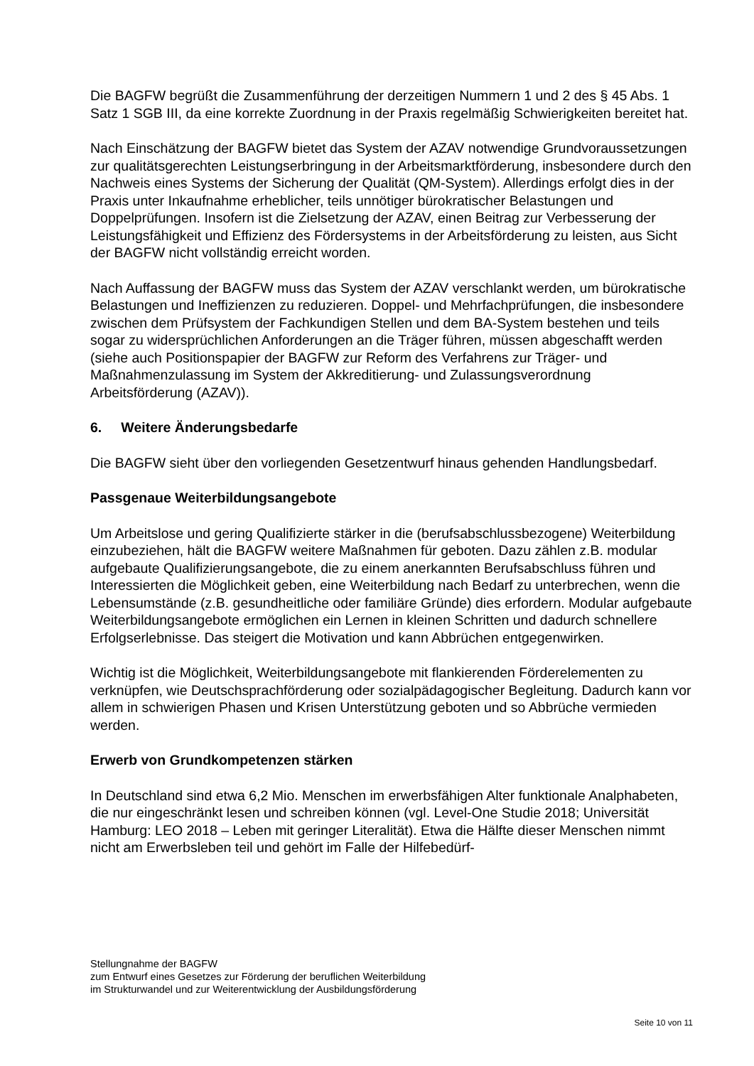Die BAGFW begrüßt die Zusammenführung der derzeitigen Nummern 1 und 2 des § 45 Abs. 1 Satz 1 SGB III, da eine korrekte Zuordnung in der Praxis regelmäßig Schwierigkeiten bereitet hat.
Nach Einschätzung der BAGFW bietet das System der AZAV notwendige Grundvoraussetzungen zur qualitätsgerechten Leistungserbringung in der Arbeitsmarktförderung, insbesondere durch den Nachweis eines Systems der Sicherung der Qualität (QM-System). Allerdings erfolgt dies in der Praxis unter Inkaufnahme erheblicher, teils unnötiger bürokratischer Belastungen und Doppelprüfungen. Insofern ist die Zielsetzung der AZAV, einen Beitrag zur Verbesserung der Leistungsfähigkeit und Effizienz des Fördersystems in der Arbeitsförderung zu leisten, aus Sicht der BAGFW nicht vollständig erreicht worden.
Nach Auffassung der BAGFW muss das System der AZAV verschlankt werden, um bürokratische Belastungen und Ineffizienzen zu reduzieren. Doppel- und Mehrfachprüfungen, die insbesondere zwischen dem Prüfsystem der Fachkundigen Stellen und dem BA-System bestehen und teils sogar zu widersprüchlichen Anforderungen an die Träger führen, müssen abgeschafft werden (siehe auch Positionspapier der BAGFW zur Reform des Verfahrens zur Träger- und Maßnahmenzulassung im System der Akkreditierung- und Zulassungsverordnung Arbeitsförderung (AZAV)).
6. Weitere Änderungsbedarfe
Die BAGFW sieht über den vorliegenden Gesetzentwurf hinaus gehenden Handlungsbedarf.
Passgenaue Weiterbildungsangebote
Um Arbeitslose und gering Qualifizierte stärker in die (berufsabschlussbezogene) Weiterbildung einzubeziehen, hält die BAGFW weitere Maßnahmen für geboten. Dazu zählen z.B. modular aufgebaute Qualifizierungsangebote, die zu einem anerkannten Berufsabschluss führen und Interessierten die Möglichkeit geben, eine Weiterbildung nach Bedarf zu unterbrechen, wenn die Lebensumstände (z.B. gesundheitliche oder familiäre Gründe) dies erfordern. Modular aufgebaute Weiterbildungsangebote ermöglichen ein Lernen in kleinen Schritten und dadurch schnellere Erfolgserlebnisse. Das steigert die Motivation und kann Abbrüchen entgegenwirken.
Wichtig ist die Möglichkeit, Weiterbildungsangebote mit flankierenden Förderelementen zu verknüpfen, wie Deutschsprachförderung oder sozialpädagogischer Begleitung. Dadurch kann vor allem in schwierigen Phasen und Krisen Unterstützung geboten und so Abbrüche vermieden werden.
Erwerb von Grundkompetenzen stärken
In Deutschland sind etwa 6,2 Mio. Menschen im erwerbsfähigen Alter funktionale Analphabeten, die nur eingeschränkt lesen und schreiben können (vgl. Level-One Studie 2018; Universität Hamburg: LEO 2018 – Leben mit geringer Literalität). Etwa die Hälfte dieser Menschen nimmt nicht am Erwerbsleben teil und gehört im Falle der Hilfebedürf-
Stellungnahme der BAGFW
zum Entwurf eines Gesetzes zur Förderung der beruflichen Weiterbildung
im Strukturwandel und zur Weiterentwicklung der Ausbildungsförderung
Seite 10 von 11